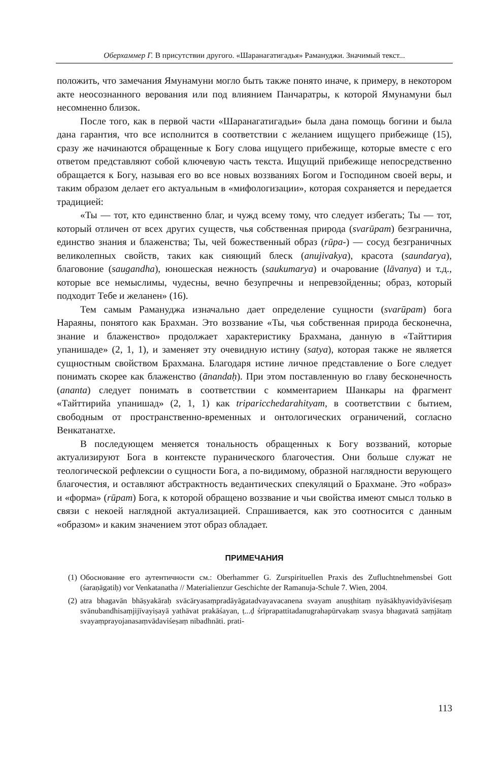Оберхаммер Г. В присутствии другого. «Шаранагатигадья» Рамануджи. Значимый текст...
положить, что замечания Ямунамуни могло быть также понято иначе, к примеру, в некотором акте неосознанного верования или под влиянием Панчаратры, к которой Ямунамуни был несомненно близок.
После того, как в первой части «Шаранагатигадьи» была дана помощь богини и была дана гарантия, что все исполнится в соответствии с желанием ищущего прибежище (15), сразу же начинаются обращенные к Богу слова ищущего прибежище, которые вместе с его ответом представляют собой ключевую часть текста. Ищущий прибежище непосредственно обращается к Богу, называя его во все новых воззваниях Богом и Господином своей веры, и таким образом делает его актуальным в «мифологизации», которая сохраняется и передается традицией:
«Ты — тот, кто единственно благ, и чужд всему тому, что следует избегать; Ты — тот, который отличен от всех других существ, чья собственная природа (svarūpam) безгранична, единство знания и блаженства; Ты, чей божественный образ (rūpa-) — сосуд безграничных великолепных свойств, таких как сияющий блеск (anujivakya), красота (saundarya), благовоние (saugandha), юношеская нежность (saukumarya) и очарование (lāvanya) и т.д., которые все немыслимы, чудесны, вечно безупречны и непревзойденны; образ, который подходит Тебе и желанен» (16).
Тем самым Рамануджа изначально дает определение сущности (svarūpam) бога Нараяны, понятого как Брахман. Это воззвание «Ты, чья собственная природа бесконечна, знание и блаженство» продолжает характеристику Брахмана, данную в «Тайттирия упанишаде» (2, 1, 1), и заменяет эту очевидную истину (satya), которая также не является сущностным свойством Брахмана. Благодаря истине личное представление о Боге следует понимать скорее как блаженство (ānandaḥ). При этом поставленную во главу бесконечность (ananta) следует понимать в соответствии с комментарием Шанкары на фрагмент «Тайттирийа упанишад» (2, 1, 1) как triparicchedarahityam, в соответствии с бытием, свободным от пространственно-временных и онтологических ограничений, согласно Венкатанатхе.
В последующем меняется тональность обращенных к Богу воззваний, которые актуализируют Бога в контексте пуранического благочестия. Они больше служат не теологической рефлексии о сущности Бога, а по-видимому, образной наглядности верующего благочестия, и оставляют абстрактность ведантических спекуляций о Брахмане. Это «образ» и «форма» (rūpam) Бога, к которой обращено воззвание и чьи свойства имеют смысл только в связи с некоей наглядной актуализацией. Спрашивается, как это соотносится с данным «образом» и каким значением этот образ обладает.
ПРИМЕЧАНИЯ
(1) Обоснование его аутентичности см.: Oberhammer G. Zurspirituellen Praxis des Zufluchtnehmensbei Gott (śaraṇāgatiḥ) vor Venkatanatha // Materialienzur Geschichte der Ramanuja-Schule 7. Wien, 2004.
(2) atra bhagavān bhāṣyakāraḥ svācāryasaṃpradāyāgatadvayavacanena svayam anuṣṭhitaṃ nyāsākhyavidyāviśeṣaṃ svānubandhisaṃjijīvayiṣayā yathāvat prakāśayan, ṭ...ḍ śrīprapattitadanugrahapūrvakaṃ svasya bhagavatā saṃjātaṃ svayaṃprayojanasaṃvādaviśeṣaṃ nibadhnāti. prati-
113